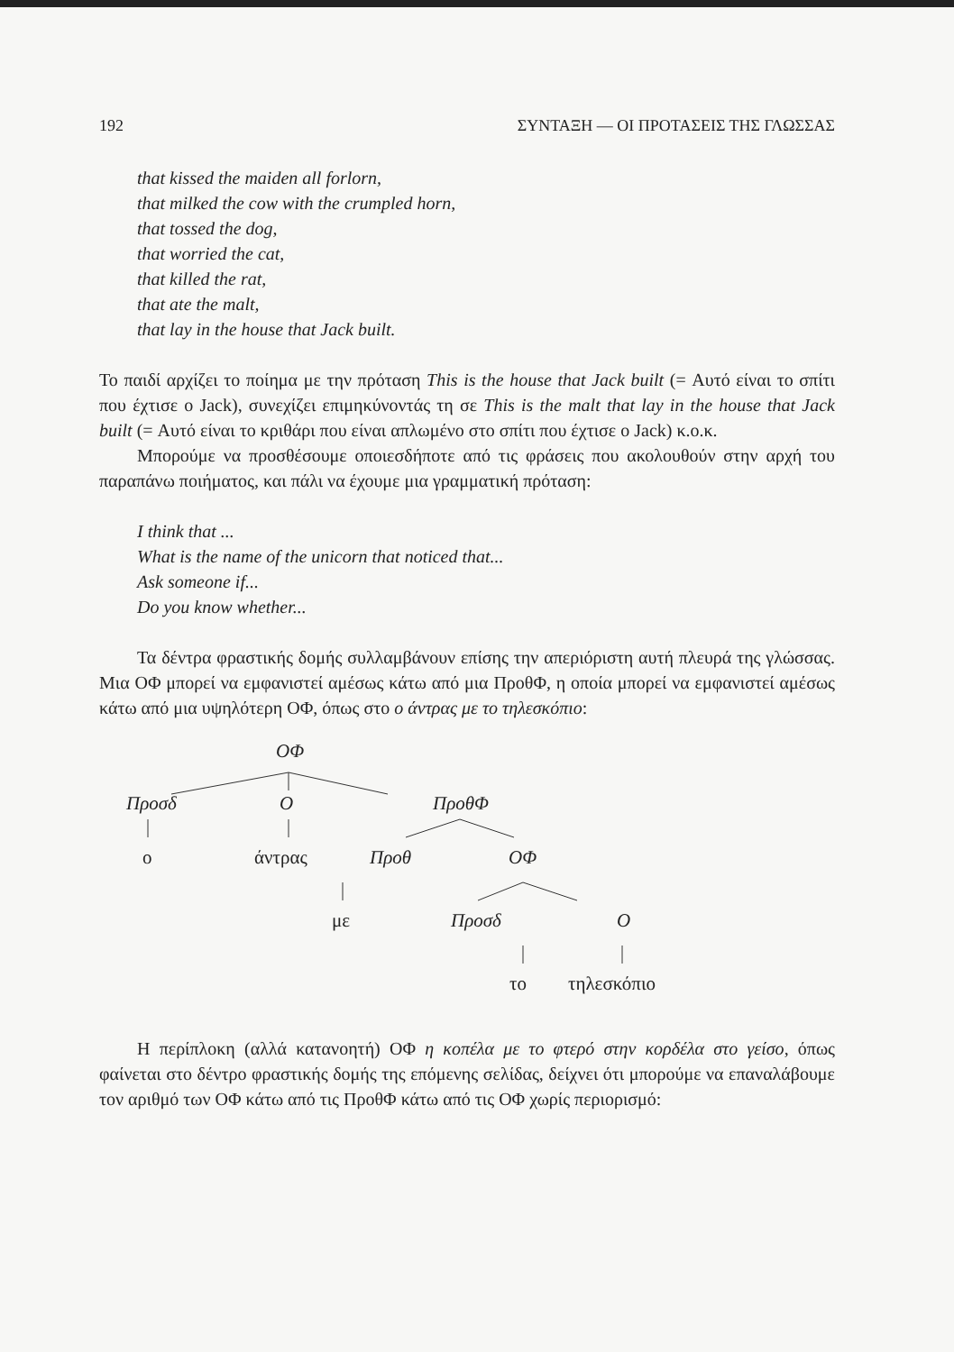192 ΣΥΝΤΑΞΗ — ΟΙ ΠΡΟΤΑΣΕΙΣ ΤΗΣ ΓΛΩΣΣΑΣ
that kissed the maiden all forlorn,
that milked the cow with the crumpled horn,
that tossed the dog,
that worried the cat,
that killed the rat,
that ate the malt,
that lay in the house that Jack built.
Το παιδί αρχίζει το ποίημα με την πρόταση This is the house that Jack built (= Αυτό είναι το σπίτι που έχτισε ο Jack), συνεχίζει επιμηκύνοντάς τη σε This is the malt that lay in the house that Jack built (= Αυτό είναι το κριθάρι που είναι απλωμένο στο σπίτι που έχτισε ο Jack) κ.ο.κ.
Μπορούμε να προσθέσουμε οποιεσδήποτε από τις φράσεις που ακολουθούν στην αρχή του παραπάνω ποιήματος, και πάλι να έχουμε μια γραμματική πρόταση:
I think that ...
What is the name of the unicorn that noticed that...
Ask someone if...
Do you know whether...
Τα δέντρα φραστικής δομής συλλαμβάνουν επίσης την απεριόριστη αυτή πλευρά της γλώσσας. Μια ΟΦ μπορεί να εμφανιστεί αμέσως κάτω από μια ΠροθΦ, η οποία μπορεί να εμφανιστεί αμέσως κάτω από μια υψηλότερη ΟΦ, όπως στο ο άντρας με το τηλεσκόπιο:
ΟΦ
Προσδ Ο ΠροθΦ
ο άντρας Προθ ΟΦ
με Προσδ Ο
το τηλεσκόπιο
Η περίπλοκη (αλλά κατανοητή) ΟΦ η κοπέλα με το φτερό στην κορδέλα στο γείσο, όπως φαίνεται στο δέντρο φραστικής δομής της επόμενης σελίδας, δείχνει ότι μπορούμε να επαναλάβουμε τον αριθμό των ΟΦ κάτω από τις ΠροθΦ κάτω από τις ΟΦ χωρίς περιορισμό: